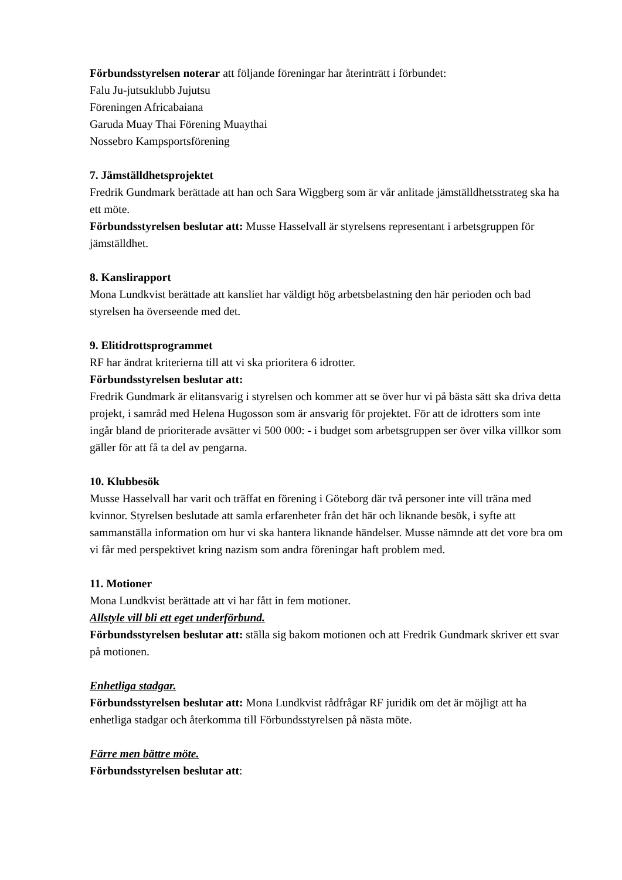Förbundsstyrelsen noterar att följande föreningar har återinträtt i förbundet:
Falu Ju-jutsuklubb Jujutsu
Föreningen Africabaiana
Garuda Muay Thai Förening Muaythai
Nossebro Kampsportsförening
7. Jämställdhetsprojektet
Fredrik Gundmark berättade att han och Sara Wiggberg som är vår anlitade jämställdhetsstrateg ska ha ett möte.
Förbundsstyrelsen beslutar att: Musse Hasselvall är styrelsens representant i arbetsgruppen för jämställdhet.
8. Kanslirapport
Mona Lundkvist berättade att kansliet har väldigt hög arbetsbelastning den här perioden och bad styrelsen ha överseende med det.
9. Elitidrottsprogrammet
RF har ändrat kriterierna till att vi ska prioritera 6 idrotter.
Förbundsstyrelsen beslutar att:
Fredrik Gundmark är elitansvarig i styrelsen och kommer att se över hur vi på bästa sätt ska driva detta projekt, i samråd med Helena Hugosson som är ansvarig för projektet. För att de idrotters som inte ingår bland de prioriterade avsätter vi 500 000: - i budget som arbetsgruppen ser över vilka villkor som gäller för att få ta del av pengarna.
10. Klubbesök
Musse Hasselvall har varit och träffat en förening i Göteborg där två personer inte vill träna med kvinnor. Styrelsen beslutade att samla erfarenheter från det här och liknande besök, i syfte att sammanställa information om hur vi ska hantera liknande händelser. Musse nämnde att det vore bra om vi får med perspektivet kring nazism som andra föreningar haft problem med.
11. Motioner
Mona Lundkvist berättade att vi har fått in fem motioner.
Allstyle vill bli ett eget underförbund.
Förbundsstyrelsen beslutar att: ställa sig bakom motionen och att Fredrik Gundmark skriver ett svar på motionen.
Enhetliga stadgar.
Förbundsstyrelsen beslutar att: Mona Lundkvist rådfrågar RF juridik om det är möjligt att ha enhetliga stadgar och återkomma till Förbundsstyrelsen på nästa möte.
Färre men bättre möte.
Förbundsstyrelsen beslutar att: